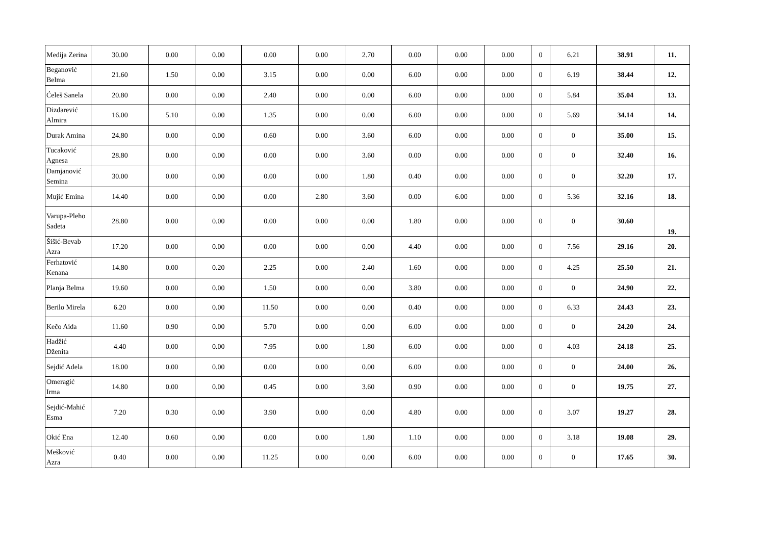| Medija Zerina | 30.00 | 0.00 | 0.00 | 0.00 | 0.00 | 2.70 | 0.00 | 0.00 | 0.00 | 0 | 6.21 | 38.91 | 11. |
| Beganović Belma | 21.60 | 1.50 | 0.00 | 3.15 | 0.00 | 0.00 | 6.00 | 0.00 | 0.00 | 0 | 6.19 | 38.44 | 12. |
| Ćeleš Sanela | 20.80 | 0.00 | 0.00 | 2.40 | 0.00 | 0.00 | 6.00 | 0.00 | 0.00 | 0 | 5.84 | 35.04 | 13. |
| Dizdarević Almira | 16.00 | 5.10 | 0.00 | 1.35 | 0.00 | 0.00 | 6.00 | 0.00 | 0.00 | 0 | 5.69 | 34.14 | 14. |
| Durak Amina | 24.80 | 0.00 | 0.00 | 0.60 | 0.00 | 3.60 | 6.00 | 0.00 | 0.00 | 0 | 0 | 35.00 | 15. |
| Tucaković Agnesa | 28.80 | 0.00 | 0.00 | 0.00 | 0.00 | 3.60 | 0.00 | 0.00 | 0.00 | 0 | 0 | 32.40 | 16. |
| Damjanović Semina | 30.00 | 0.00 | 0.00 | 0.00 | 0.00 | 1.80 | 0.40 | 0.00 | 0.00 | 0 | 0 | 32.20 | 17. |
| Mujić Emina | 14.40 | 0.00 | 0.00 | 0.00 | 2.80 | 3.60 | 0.00 | 6.00 | 0.00 | 0 | 5.36 | 32.16 | 18. |
| Varupa-Pleho Sadeta | 28.80 | 0.00 | 0.00 | 0.00 | 0.00 | 0.00 | 1.80 | 0.00 | 0.00 | 0 | 0 | 30.60 | 19. |
| Šišić-Bevab Azra | 17.20 | 0.00 | 0.00 | 0.00 | 0.00 | 0.00 | 4.40 | 0.00 | 0.00 | 0 | 7.56 | 29.16 | 20. |
| Ferhatović Kenana | 14.80 | 0.00 | 0.20 | 2.25 | 0.00 | 2.40 | 1.60 | 0.00 | 0.00 | 0 | 4.25 | 25.50 | 21. |
| Planja Belma | 19.60 | 0.00 | 0.00 | 1.50 | 0.00 | 0.00 | 3.80 | 0.00 | 0.00 | 0 | 0 | 24.90 | 22. |
| Berilo Mirela | 6.20 | 0.00 | 0.00 | 11.50 | 0.00 | 0.00 | 0.40 | 0.00 | 0.00 | 0 | 6.33 | 24.43 | 23. |
| Kečo Aida | 11.60 | 0.90 | 0.00 | 5.70 | 0.00 | 0.00 | 6.00 | 0.00 | 0.00 | 0 | 0 | 24.20 | 24. |
| Hadžić Dženita | 4.40 | 0.00 | 0.00 | 7.95 | 0.00 | 1.80 | 6.00 | 0.00 | 0.00 | 0 | 4.03 | 24.18 | 25. |
| Sejdić Adela | 18.00 | 0.00 | 0.00 | 0.00 | 0.00 | 0.00 | 6.00 | 0.00 | 0.00 | 0 | 0 | 24.00 | 26. |
| Omeragić Irma | 14.80 | 0.00 | 0.00 | 0.45 | 0.00 | 3.60 | 0.90 | 0.00 | 0.00 | 0 | 0 | 19.75 | 27. |
| Sejdić-Mahić Esma | 7.20 | 0.30 | 0.00 | 3.90 | 0.00 | 0.00 | 4.80 | 0.00 | 0.00 | 0 | 3.07 | 19.27 | 28. |
| Okić Ena | 12.40 | 0.60 | 0.00 | 0.00 | 0.00 | 1.80 | 1.10 | 0.00 | 0.00 | 0 | 3.18 | 19.08 | 29. |
| Mešković Azra | 0.40 | 0.00 | 0.00 | 11.25 | 0.00 | 0.00 | 6.00 | 0.00 | 0.00 | 0 | 0 | 17.65 | 30. |